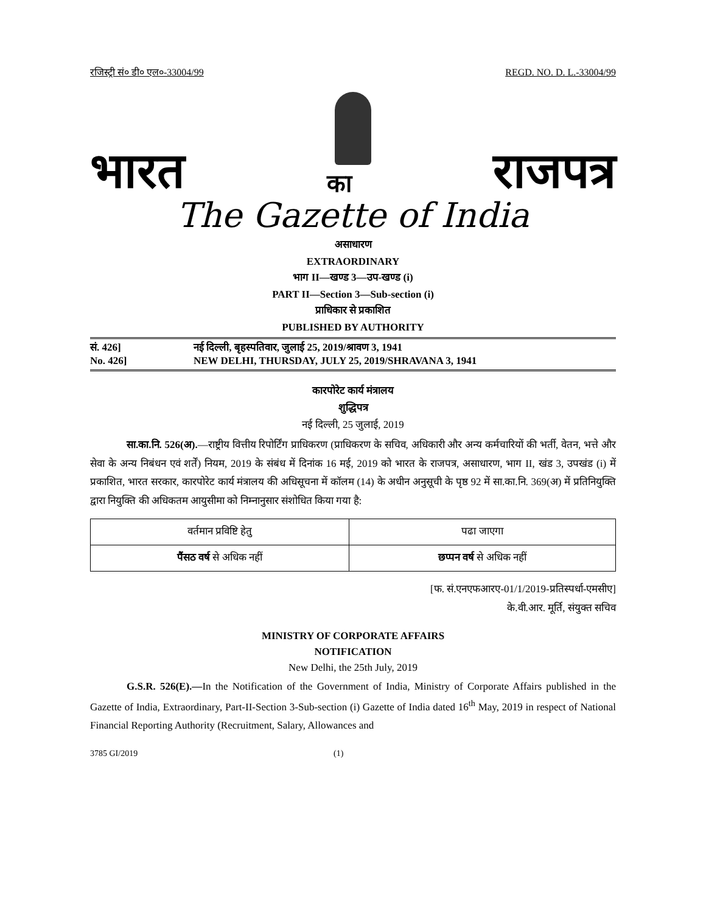रजिस्ट्री सं० डी० एल०-33004/99 REGD. NO. D. L.-33004/99
भारत का राजपत्र
The Gazette of India
असाधारण
EXTRAORDINARY
भाग II—खण्ड 3—उप-खण्ड (i)
PART II—Section 3—Sub-section (i)
प्राधिकार से प्रकाशित
PUBLISHED BY AUTHORITY
सं. 426] नई दिल्ली, बृहस्पतिवार, जुलाई 25, 2019/श्रावण 3, 1941
No. 426] NEW DELHI, THURSDAY, JULY 25, 2019/SHRAVANA 3, 1941
कारपोरेट कार्य मंत्रालय
शुद्धिपत्र
नई दिल्ली, 25 जुलाई, 2019
सा.का.नि. 526(अ).—राष्ट्रीय वित्तीय रिपोर्टिंग प्राधिकरण (प्राधिकरण के सचिव, अधिकारी और अन्य कर्मचारियों की भर्ती, वेतन, भत्ते और सेवा के अन्य निबंधन एवं शर्तें) नियम, 2019 के संबंध में दिनांक 16 मई, 2019 को भारत के राजपत्र, असाधारण, भाग II, खंड 3, उपखंड (i) में प्रकाशित, भारत सरकार, कारपोरेट कार्य मंत्रालय की अधिसूचना में कॉलम (14) के अधीन अनुसूची के पृष्ठ 92 में सा.का.नि. 369(अ) में प्रतिनियुक्ति द्वारा नियुक्ति की अधिकतम आयुसीमा को निम्नानुसार संशोधित किया गया है:
| वर्तमान प्रविष्टि हेतु | पढा जाएगा |
| पैंसठ वर्ष से अधिक नहीं | छप्पन वर्ष से अधिक नहीं |
[फ. सं.एनएफआरए-01/1/2019-प्रतिस्पर्धा-एमसीए]
के.वी.आर. मूर्ति, संयुक्त सचिव
MINISTRY OF CORPORATE AFFAIRS
NOTIFICATION
New Delhi, the 25th July, 2019
G.S.R. 526(E).—In the Notification of the Government of India, Ministry of Corporate Affairs published in the Gazette of India, Extraordinary, Part-II-Section 3-Sub-section (i) Gazette of India dated 16<sup>th</sup> May, 2019 in respect of National Financial Reporting Authority (Recruitment, Salary, Allowances and
3785 GI/2019 (1)